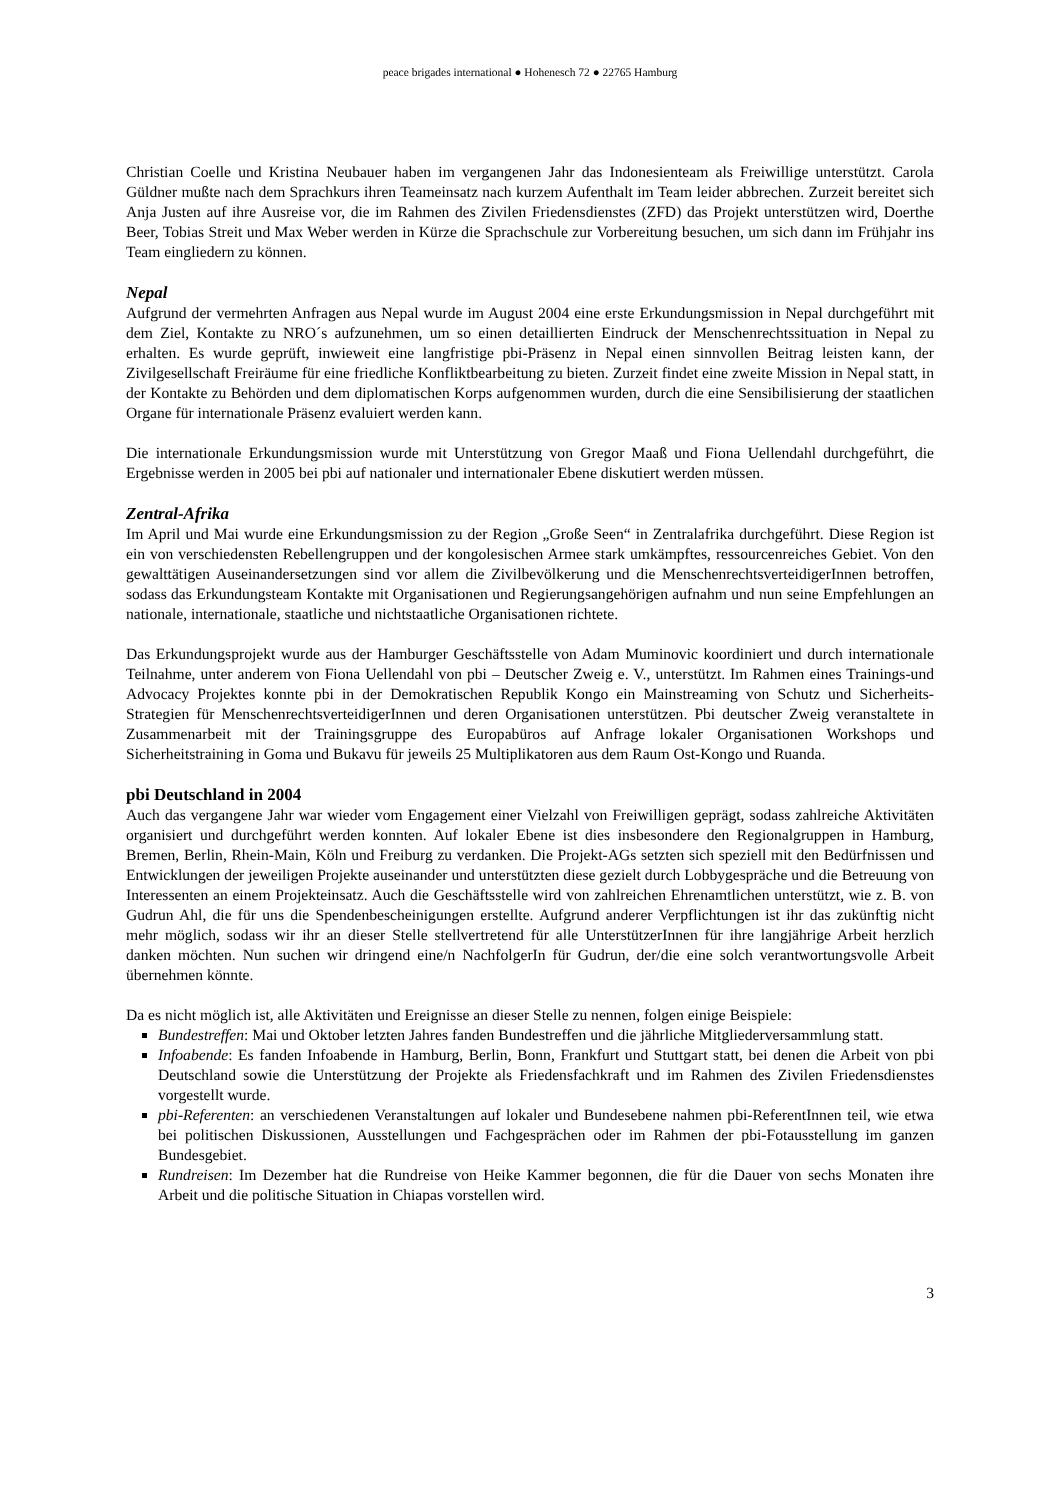peace brigades international ● Hohenesch 72 ● 22765 Hamburg
Christian Coelle und Kristina Neubauer haben im vergangenen Jahr das Indonesienteam als Freiwillige unterstützt. Carola Güldner mußte nach dem Sprachkurs ihren Teameinsatz nach kurzem Aufenthalt im Team leider abbrechen. Zurzeit bereitet sich Anja Justen auf ihre Ausreise vor, die im Rahmen des Zivilen Friedensdienstes (ZFD) das Projekt unterstützen wird, Doerthe Beer, Tobias Streit und Max Weber werden in Kürze die Sprachschule zur Vorbereitung besuchen, um sich dann im Frühjahr ins Team eingliedern zu können.
Nepal
Aufgrund der vermehrten Anfragen aus Nepal wurde im August 2004 eine erste Erkundungsmission in Nepal durchgeführt mit dem Ziel, Kontakte zu NRO´s aufzunehmen, um so einen detaillierten Eindruck der Menschenrechtssituation in Nepal zu erhalten. Es wurde geprüft, inwieweit eine langfristige pbi-Präsenz in Nepal einen sinnvollen Beitrag leisten kann, der Zivilgesellschaft Freiräume für eine friedliche Konfliktbearbeitung zu bieten. Zurzeit findet eine zweite Mission in Nepal statt, in der Kontakte zu Behörden und dem diplomatischen Korps aufgenommen wurden, durch die eine Sensibilisierung der staatlichen Organe für internationale Präsenz evaluiert werden kann.
Die internationale Erkundungsmission wurde mit Unterstützung von Gregor Maaß und Fiona Uellendahl durchgeführt, die Ergebnisse werden in 2005 bei pbi auf nationaler und internationaler Ebene diskutiert werden müssen.
Zentral-Afrika
Im April und Mai wurde eine Erkundungsmission zu der Region „Große Seen“ in Zentralafrika durchgeführt. Diese Region ist ein von verschiedensten Rebellengruppen und der kongolesischen Armee stark umkämpftes, ressourcenreiches Gebiet. Von den gewalttätigen Auseinandersetzungen sind vor allem die Zivilbevölkerung und die MenschenrechtsverteidigerInnen betroffen, sodass das Erkundungsteam Kontakte mit Organisationen und Regierungsangehörigen aufnahm und nun seine Empfehlungen an nationale, internationale, staatliche und nichtstaatliche Organisationen richtete.
Das Erkundungsprojekt wurde aus der Hamburger Geschäftsstelle von Adam Muminovic koordiniert und durch internationale Teilnahme, unter anderem von Fiona Uellendahl von pbi – Deutscher Zweig e. V., unterstützt. Im Rahmen eines Trainings-und Advocacy Projektes konnte pbi in der Demokratischen Republik Kongo ein Mainstreaming von Schutz und Sicherheits-Strategien für MenschenrechtsverteidigerInnen und deren Organisationen unterstützen. Pbi deutscher Zweig veranstaltete in Zusammenarbeit mit der Trainingsgruppe des Europabüros auf Anfrage lokaler Organisationen Workshops und Sicherheitstraining in Goma und Bukavu für jeweils 25 Multiplikatoren aus dem Raum Ost-Kongo und Ruanda.
pbi Deutschland in 2004
Auch das vergangene Jahr war wieder vom Engagement einer Vielzahl von Freiwilligen geprägt, sodass zahlreiche Aktivitäten organisiert und durchgeführt werden konnten. Auf lokaler Ebene ist dies insbesondere den Regionalgruppen in Hamburg, Bremen, Berlin, Rhein-Main, Köln und Freiburg zu verdanken. Die Projekt-AGs setzten sich speziell mit den Bedürfnissen und Entwicklungen der jeweiligen Projekte auseinander und unterstützten diese gezielt durch Lobbygespräche und die Betreuung von Interessenten an einem Projekteinsatz. Auch die Geschäftsstelle wird von zahlreichen Ehrenamtlichen unterstützt, wie z. B. von Gudrun Ahl, die für uns die Spendenbescheinigungen erstellte. Aufgrund anderer Verpflichtungen ist ihr das zukünftig nicht mehr möglich, sodass wir ihr an dieser Stelle stellvertretend für alle UnterstützerInnen für ihre langjährige Arbeit herzlich danken möchten. Nun suchen wir dringend eine/n NachfolgerIn für Gudrun, der/die eine solch verantwortungsvolle Arbeit übernehmen könnte.
Da es nicht möglich ist, alle Aktivitäten und Ereignisse an dieser Stelle zu nennen, folgen einige Beispiele:
Bundestreffen: Mai und Oktober letzten Jahres fanden Bundestreffen und die jährliche Mitgliederversammlung statt.
Infoabende: Es fanden Infoabende in Hamburg, Berlin, Bonn, Frankfurt und Stuttgart statt, bei denen die Arbeit von pbi Deutschland sowie die Unterstützung der Projekte als Friedensfachkraft und im Rahmen des Zivilen Friedensdienstes vorgestellt wurde.
pbi-Referenten: an verschiedenen Veranstaltungen auf lokaler und Bundesebene nahmen pbi-ReferentInnen teil, wie etwa bei politischen Diskussionen, Ausstellungen und Fachgesprächen oder im Rahmen der pbi-Fotausstellung im ganzen Bundesgebiet.
Rundreisen: Im Dezember hat die Rundreise von Heike Kammer begonnen, die für die Dauer von sechs Monaten ihre Arbeit und die politische Situation in Chiapas vorstellen wird.
3